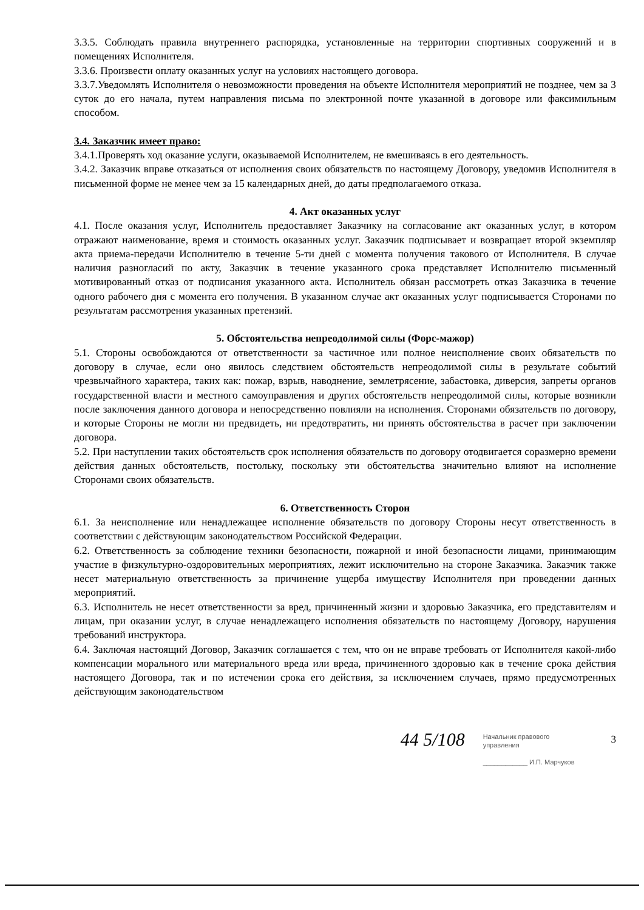3.3.5. Соблюдать правила внутреннего распорядка, установленные на территории спортивных сооружений и в помещениях Исполнителя.
3.3.6. Произвести оплату оказанных услуг на условиях настоящего договора.
3.3.7.Уведомлять Исполнителя о невозможности проведения на объекте Исполнителя мероприятий не позднее, чем за 3 суток до его начала, путем направления письма по электронной почте указанной в договоре или факсимильным способом.
3.4. Заказчик имеет право:
3.4.1.Проверять ход оказание услуги, оказываемой Исполнителем, не вмешиваясь в его деятельность.
3.4.2. Заказчик вправе отказаться от исполнения своих обязательств по настоящему Договору, уведомив Исполнителя в письменной форме не менее чем за 15 календарных дней, до даты предполагаемого отказа.
4. Акт оказанных услуг
4.1. После оказания услуг, Исполнитель предоставляет Заказчику на согласование акт оказанных услуг, в котором отражают наименование, время и стоимость оказанных услуг. Заказчик подписывает и возвращает второй экземпляр акта приема-передачи Исполнителю в течение 5-ти дней с момента получения такового от Исполнителя. В случае наличия разногласий по акту, Заказчик в течение указанного срока представляет Исполнителю письменный мотивированный отказ от подписания указанного акта. Исполнитель обязан рассмотреть отказ Заказчика в течение одного рабочего дня с момента его получения. В указанном случае акт оказанных услуг подписывается Сторонами по результатам рассмотрения указанных претензий.
5. Обстоятельства непреодолимой силы (Форс-мажор)
5.1. Стороны освобождаются от ответственности за частичное или полное неисполнение своих обязательств по договору в случае, если оно явилось следствием обстоятельств непреодолимой силы в результате событий чрезвычайного характера, таких как: пожар, взрыв, наводнение, землетрясение, забастовка, диверсия, запреты органов государственной власти и местного самоуправления и других обстоятельств непреодолимой силы, которые возникли после заключения данного договора и непосредственно повлияли на исполнения. Сторонами обязательств по договору, и которые Стороны не могли ни предвидеть, ни предотвратить, ни принять обстоятельства в расчет при заключении договора.
5.2. При наступлении таких обстоятельств срок исполнения обязательств по договору отодвигается соразмерно времени действия данных обстоятельств, постольку, поскольку эти обстоятельства значительно влияют на исполнение Сторонами своих обязательств.
6. Ответственность Сторон
6.1. За неисполнение или ненадлежащее исполнение обязательств по договору Стороны несут ответственность в соответствии с действующим законодательством Российской Федерации.
6.2. Ответственность за соблюдение техники безопасности, пожарной и иной безопасности лицами, принимающим участие в физкультурно-оздоровительных мероприятиях, лежит исключительно на стороне Заказчика. Заказчик также несет материальную ответственность за причинение ущерба имуществу Исполнителя при проведении данных мероприятий.
6.3. Исполнитель не несет ответственности за вред, причиненный жизни и здоровью Заказчика, его представителям и лицам, при оказании услуг, в случае ненадлежащего исполнения обязательств по настоящему Договору, нарушения требований инструктора.
6.4. Заключая настоящий Договор, Заказчик соглашается с тем, что он не вправе требовать от Исполнителя какой-либо компенсации морального или материального вреда или вреда, причиненного здоровью как в течение срока действия настоящего Договора, так и по истечении срока его действия, за исключением случаев, прямо предусмотренных действующим законодательством
44 5/108
Начальник правового
управления
____________ И.П. Марчуков
3